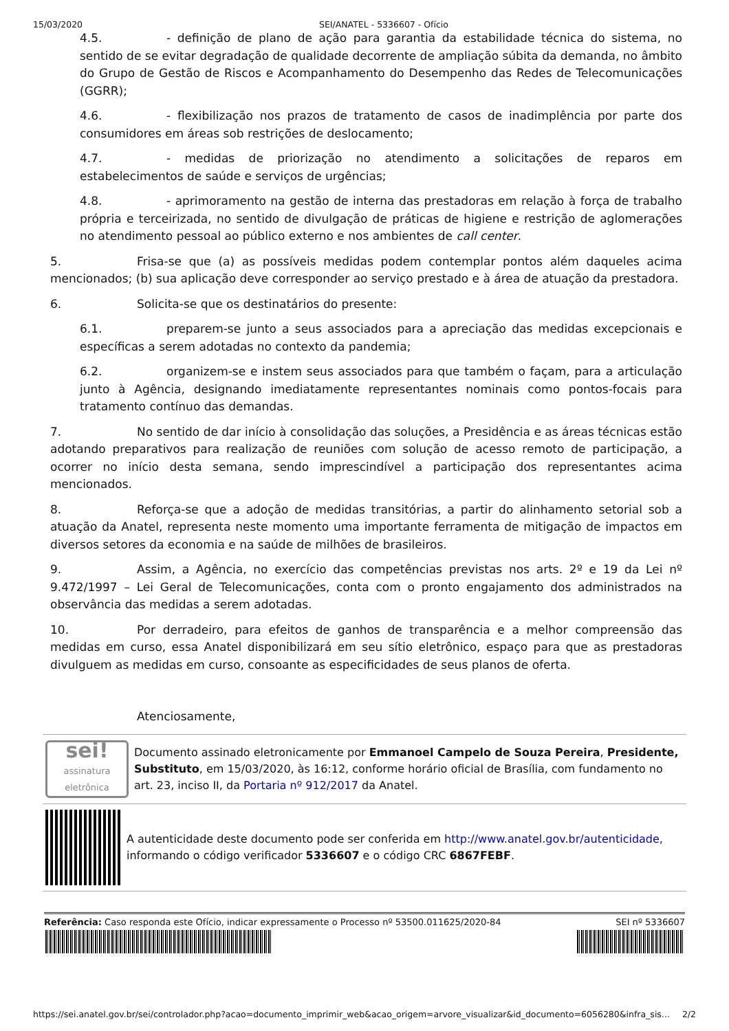15/03/2020 SEI/ANATEL - 5336607 - Ofício
4.5. - definição de plano de ação para garantia da estabilidade técnica do sistema, no sentido de se evitar degradação de qualidade decorrente de ampliação súbita da demanda, no âmbito do Grupo de Gestão de Riscos e Acompanhamento do Desempenho das Redes de Telecomunicações (GGRR);
4.6. - flexibilização nos prazos de tratamento de casos de inadimplência por parte dos consumidores em áreas sob restrições de deslocamento;
4.7. - medidas de priorização no atendimento a solicitações de reparos em estabelecimentos de saúde e serviços de urgências;
4.8. - aprimoramento na gestão de interna das prestadoras em relação à força de trabalho própria e terceirizada, no sentido de divulgação de práticas de higiene e restrição de aglomerações no atendimento pessoal ao público externo e nos ambientes de call center.
5. Frisa-se que (a) as possíveis medidas podem contemplar pontos além daqueles acima mencionados; (b) sua aplicação deve corresponder ao serviço prestado e à área de atuação da prestadora.
6. Solicita-se que os destinatários do presente:
6.1. preparem-se junto a seus associados para a apreciação das medidas excepcionais e específicas a serem adotadas no contexto da pandemia;
6.2. organizem-se e instem seus associados para que também o façam, para a articulação junto à Agência, designando imediatamente representantes nominais como pontos-focais para tratamento contínuo das demandas.
7. No sentido de dar início à consolidação das soluções, a Presidência e as áreas técnicas estão adotando preparativos para realização de reuniões com solução de acesso remoto de participação, a ocorrer no início desta semana, sendo imprescindível a participação dos representantes acima mencionados.
8. Reforça-se que a adoção de medidas transitórias, a partir do alinhamento setorial sob a atuação da Anatel, representa neste momento uma importante ferramenta de mitigação de impactos em diversos setores da economia e na saúde de milhões de brasileiros.
9. Assim, a Agência, no exercício das competências previstas nos arts. 2º e 19 da Lei nº 9.472/1997 – Lei Geral de Telecomunicações, conta com o pronto engajamento dos administrados na observância das medidas a serem adotadas.
10. Por derradeiro, para efeitos de ganhos de transparência e a melhor compreensão das medidas em curso, essa Anatel disponibilizará em seu sítio eletrônico, espaço para que as prestadoras divulguem as medidas em curso, consoante as especificidades de seus planos de oferta.
Atenciosamente,
sei!
assinatura eletrônica
Documento assinado eletronicamente por Emmanoel Campelo de Souza Pereira, Presidente, Substituto, em 15/03/2020, às 16:12, conforme horário oficial de Brasília, com fundamento no art. 23, inciso II, da Portaria nº 912/2017 da Anatel.
A autenticidade deste documento pode ser conferida em http://www.anatel.gov.br/autenticidade, informando o código verificador 5336607 e o código CRC 6867FEBF.
Referência: Caso responda este Ofício, indicar expressamente o Processo nº 53500.011625/2020-84 SEI nº 5336607
https://sei.anatel.gov.br/sei/controlador.php?acao=documento_imprimir_web&acao_origem=arvore_visualizar&id_documento=6056280&infra_sis… 2/2